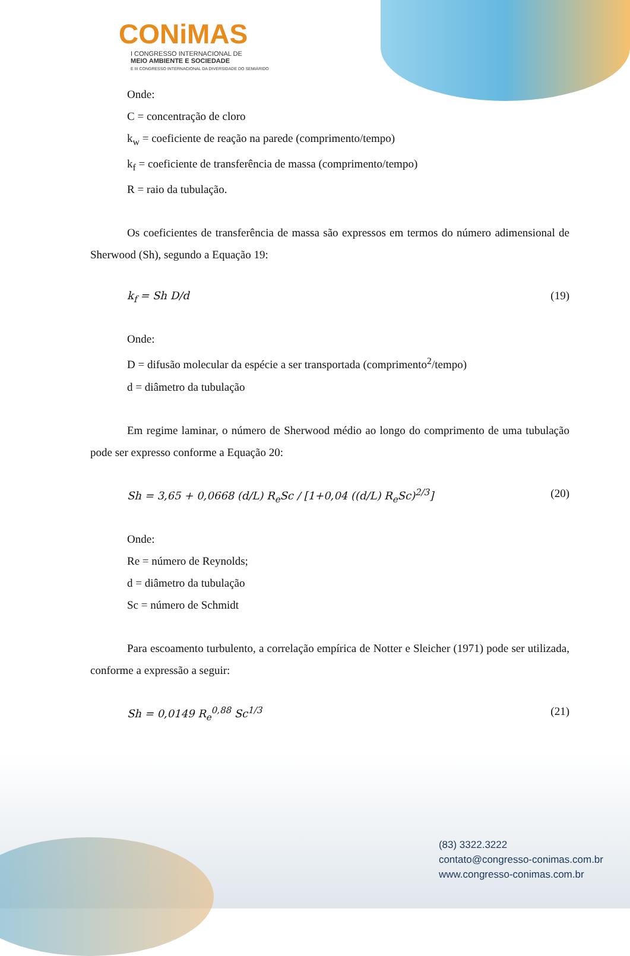CONiMAS
I CONGRESSO INTERNACIONAL DE
MEIO AMBIENTE E SOCIEDADE
E III CONGRESSO INTERNACIONAL DA DIVERSIDADE DO SEMIÁRIDO
Onde:
C = concentração de cloro
k<sub>w</sub> = coeficiente de reação na parede (comprimento/tempo)
k<sub>f</sub> = coeficiente de transferência de massa (comprimento/tempo)
R = raio da tubulação.
Os coeficientes de transferência de massa são expressos em termos do número adimensional de Sherwood (Sh), segundo a Equação 19:
k<sub>f</sub> = Sh D/d (19)
Onde:
D = difusão molecular da espécie a ser transportada (comprimento<sup>2</sup>/tempo)
d = diâmetro da tubulação
Em regime laminar, o número de Sherwood médio ao longo do comprimento de uma tubulação pode ser expresso conforme a Equação 20:
Sh = 3,65 + 0,0668 (d/L) R<sub>e</sub>Sc / [1+0,04 ((d/L) R<sub>e</sub>Sc)<sup>2/3</sup>] (20)
Onde:
Re = número de Reynolds;
d = diâmetro da tubulação
Sc = número de Schmidt
Para escoamento turbulento, a correlação empírica de Notter e Sleicher (1971) pode ser utilizada, conforme a expressão a seguir:
Sh = 0,0149 R<sub>e</sub><sup>0,88</sup> Sc<sup>1/3</sup> (21)
(83) 3322.3222
contato@congresso-conimas.com.br
www.congresso-conimas.com.br